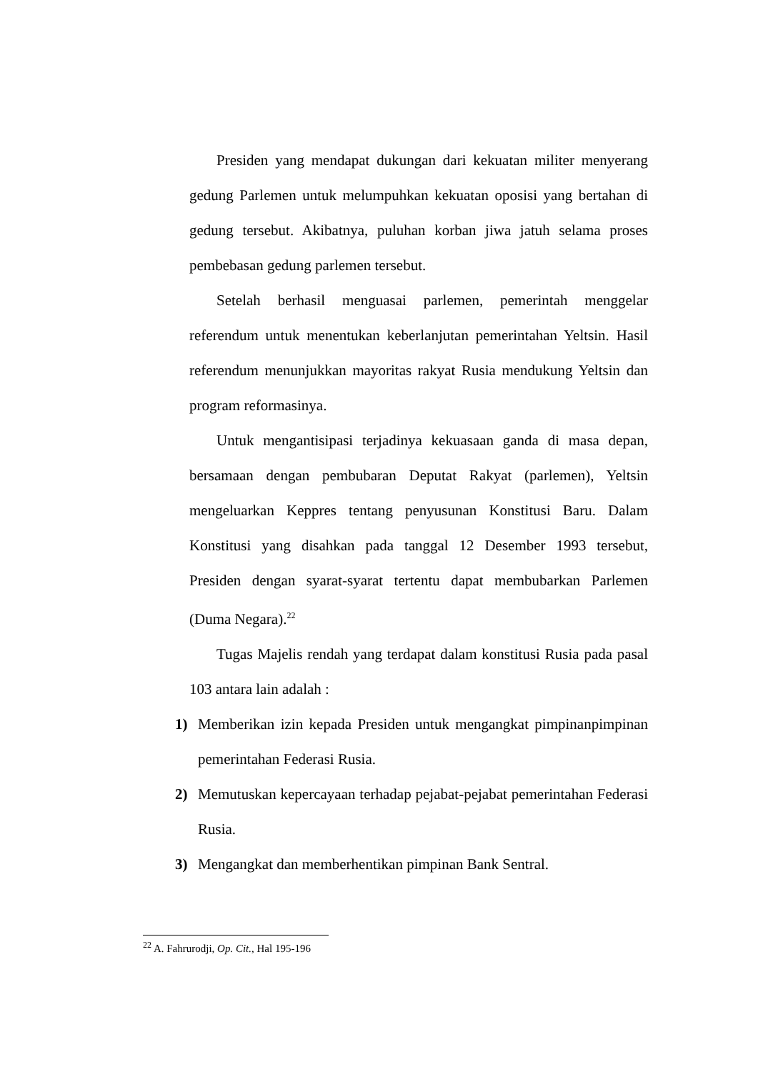Presiden yang mendapat dukungan dari kekuatan militer menyerang gedung Parlemen untuk melumpuhkan kekuatan oposisi yang bertahan di gedung tersebut. Akibatnya, puluhan korban jiwa jatuh selama proses pembebasan gedung parlemen tersebut.
Setelah berhasil menguasai parlemen, pemerintah menggelar referendum untuk menentukan keberlanjutan pemerintahan Yeltsin. Hasil referendum menunjukkan mayoritas rakyat Rusia mendukung Yeltsin dan program reformasinya.
Untuk mengantisipasi terjadinya kekuasaan ganda di masa depan, bersamaan dengan pembubaran Deputat Rakyat (parlemen), Yeltsin mengeluarkan Keppres tentang penyusunan Konstitusi Baru. Dalam Konstitusi yang disahkan pada tanggal 12 Desember 1993 tersebut, Presiden dengan syarat-syarat tertentu dapat membubarkan Parlemen (Duma Negara).<sup>22</sup>
Tugas Majelis rendah yang terdapat dalam konstitusi Rusia pada pasal 103 antara lain adalah :
1) Memberikan izin kepada Presiden untuk mengangkat pimpinanpimpinan pemerintahan Federasi Rusia.
2) Memutuskan kepercayaan terhadap pejabat-pejabat pemerintahan Federasi Rusia.
3) Mengangkat dan memberhentikan pimpinan Bank Sentral.
<sup>22</sup> A. Fahrurodji, Op. Cit., Hal 195-196